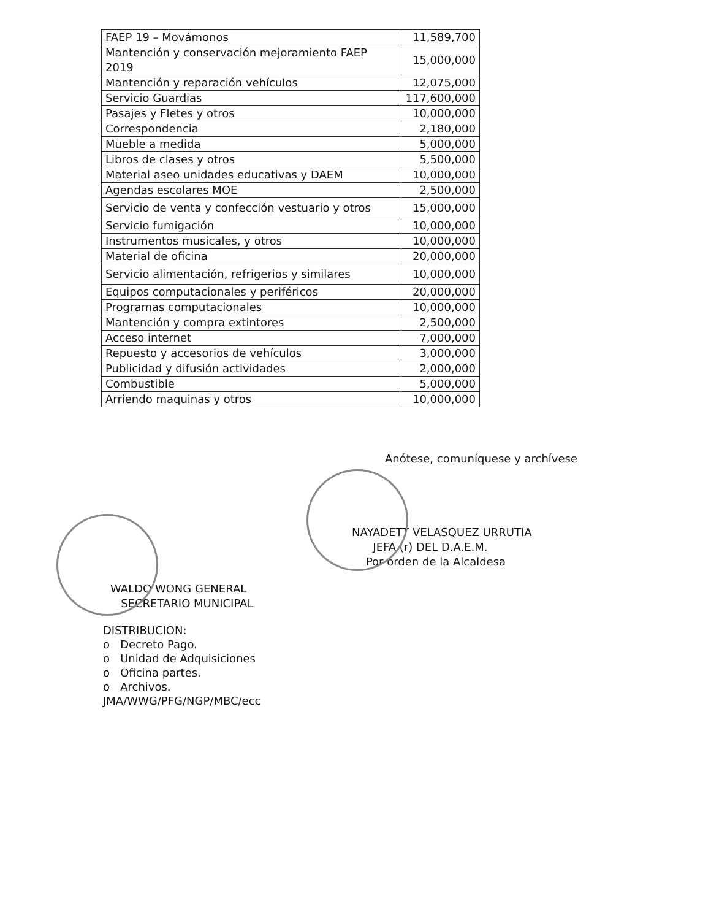| FAEP 19 – Movámonos | 11,589,700 |
| Mantención y conservación mejoramiento FAEP 2019 | 15,000,000 |
| Mantención y reparación vehículos | 12,075,000 |
| Servicio Guardias | 117,600,000 |
| Pasajes y Fletes y otros | 10,000,000 |
| Correspondencia | 2,180,000 |
| Mueble a medida | 5,000,000 |
| Libros de clases y otros | 5,500,000 |
| Material aseo unidades educativas y DAEM | 10,000,000 |
| Agendas escolares MOE | 2,500,000 |
| Servicio de venta y confección vestuario y otros | 15,000,000 |
| Servicio fumigación | 10,000,000 |
| Instrumentos musicales, y otros | 10,000,000 |
| Material de oficina | 20,000,000 |
| Servicio alimentación, refrigerios y similares | 10,000,000 |
| Equipos computacionales y periféricos | 20,000,000 |
| Programas computacionales | 10,000,000 |
| Mantención y compra extintores | 2,500,000 |
| Acceso internet | 7,000,000 |
| Repuesto y accesorios de vehículos | 3,000,000 |
| Publicidad y difusión actividades | 2,000,000 |
| Combustible | 5,000,000 |
| Arriendo maquinas y otros | 10,000,000 |
Anótese, comuníquese y archívese
NAYADETT VELASQUEZ URRUTIA
JEFA (r) DEL D.A.E.M.
Por orden de la Alcaldesa
WALDO WONG GENERAL
SECRETARIO MUNICIPAL
DISTRIBUCION:
o Decreto Pago.
o Unidad de Adquisiciones
o Oficina partes.
o Archivos.
JMA/WWG/PFG/NGP/MBC/ecc